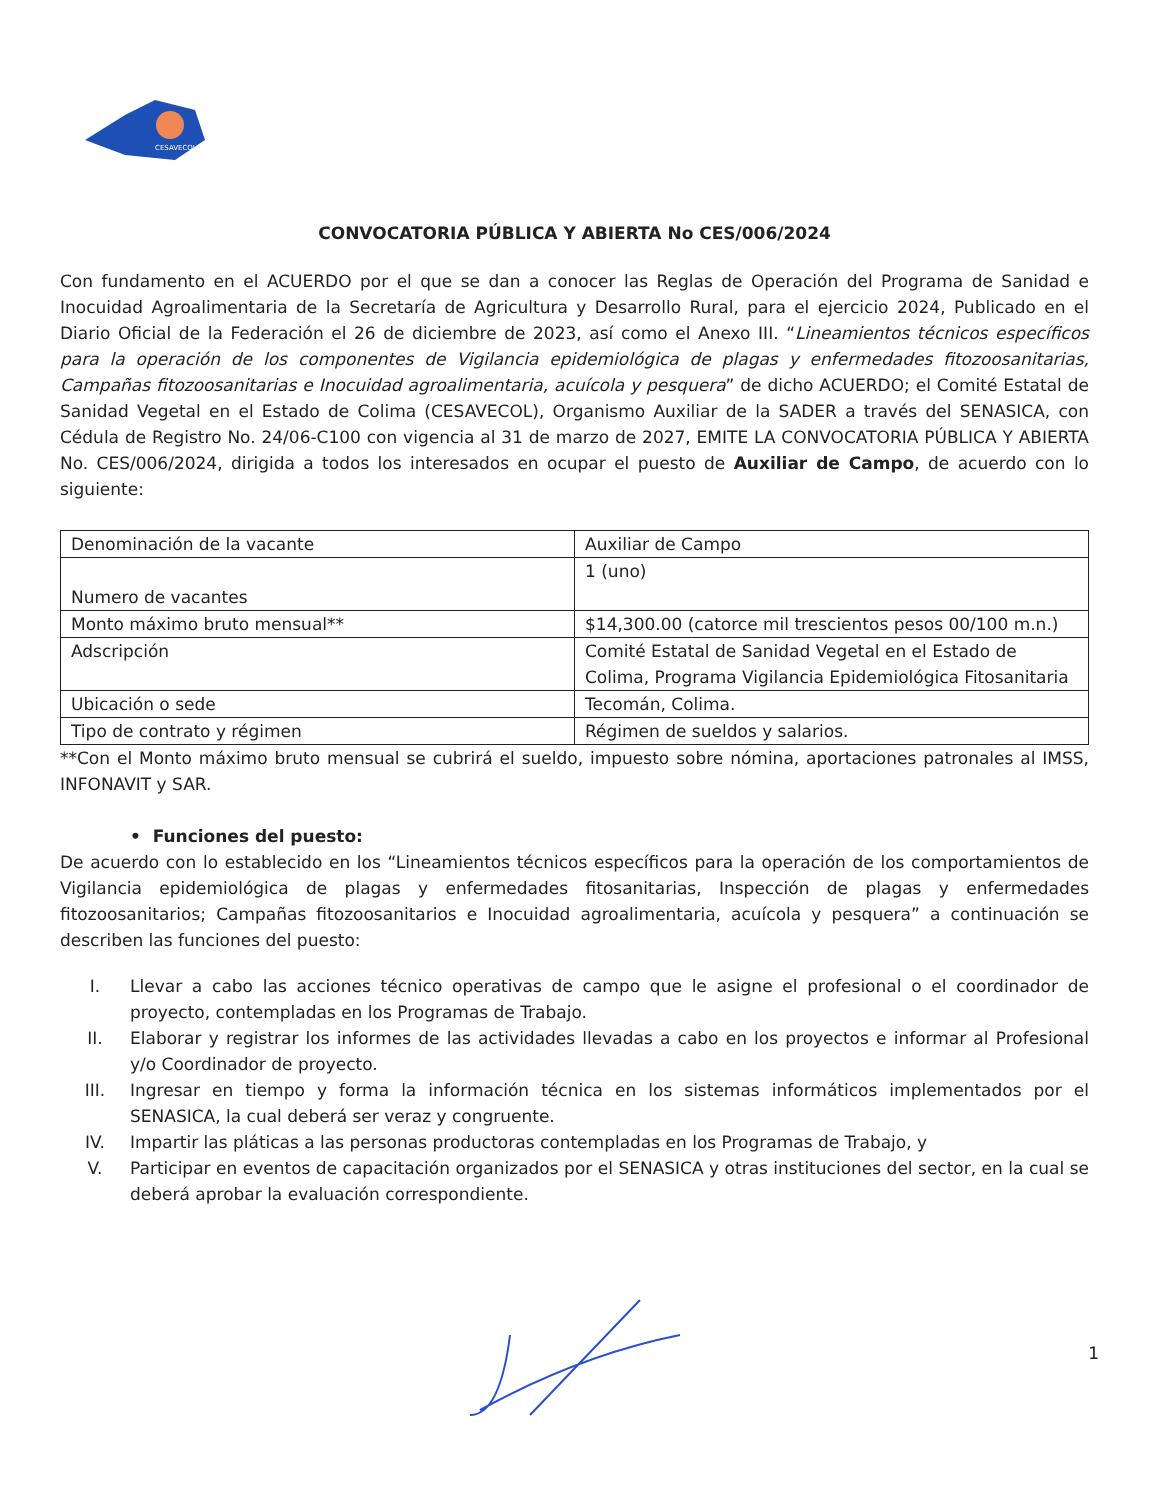CESAVECOL
CONVOCATORIA PÚBLICA Y ABIERTA No CES/006/2024
Con fundamento en el ACUERDO por el que se dan a conocer las Reglas de Operación del Programa de Sanidad e Inocuidad Agroalimentaria de la Secretaría de Agricultura y Desarrollo Rural, para el ejercicio 2024, Publicado en el Diario Oficial de la Federación el 26 de diciembre de 2023, así como el Anexo III. “Lineamientos técnicos específicos para la operación de los componentes de Vigilancia epidemiológica de plagas y enfermedades fitozoosanitarias, Campañas fitozoosanitarias e Inocuidad agroalimentaria, acuícola y pesquera” de dicho ACUERDO; el Comité Estatal de Sanidad Vegetal en el Estado de Colima (CESAVECOL), Organismo Auxiliar de la SADER a través del SENASICA, con Cédula de Registro No. 24/06-C100 con vigencia al 31 de marzo de 2027, EMITE LA CONVOCATORIA PÚBLICA Y ABIERTA No. CES/006/2024, dirigida a todos los interesados en ocupar el puesto de Auxiliar de Campo, de acuerdo con lo siguiente:
| Denominación de la vacante | Auxiliar de Campo |
| Numero de vacantes | 1 (uno) |
| Monto máximo bruto mensual** | $14,300.00 (catorce mil trescientos pesos 00/100 m.n.) |
| Adscripción | Comité Estatal de Sanidad Vegetal en el Estado de Colima, Programa Vigilancia Epidemiológica Fitosanitaria |
| Ubicación o sede | Tecomán, Colima. |
| Tipo de contrato y régimen | Régimen de sueldos y salarios. |
**Con el Monto máximo bruto mensual se cubrirá el sueldo, impuesto sobre nómina, aportaciones patronales al IMSS, INFONAVIT y SAR.
• Funciones del puesto:
De acuerdo con lo establecido en los “Lineamientos técnicos específicos para la operación de los comportamientos de Vigilancia epidemiológica de plagas y enfermedades fitosanitarias, Inspección de plagas y enfermedades fitozoosanitarios; Campañas fitozoosanitarios e Inocuidad agroalimentaria, acuícola y pesquera” a continuación se describen las funciones del puesto:
I. Llevar a cabo las acciones técnico operativas de campo que le asigne el profesional o el coordinador de proyecto, contempladas en los Programas de Trabajo.
II. Elaborar y registrar los informes de las actividades llevadas a cabo en los proyectos e informar al Profesional y/o Coordinador de proyecto.
III. Ingresar en tiempo y forma la información técnica en los sistemas informáticos implementados por el SENASICA, la cual deberá ser veraz y congruente.
IV. Impartir las pláticas a las personas productoras contempladas en los Programas de Trabajo, y
V. Participar en eventos de capacitación organizados por el SENASICA y otras instituciones del sector, en la cual se deberá aprobar la evaluación correspondiente.
1